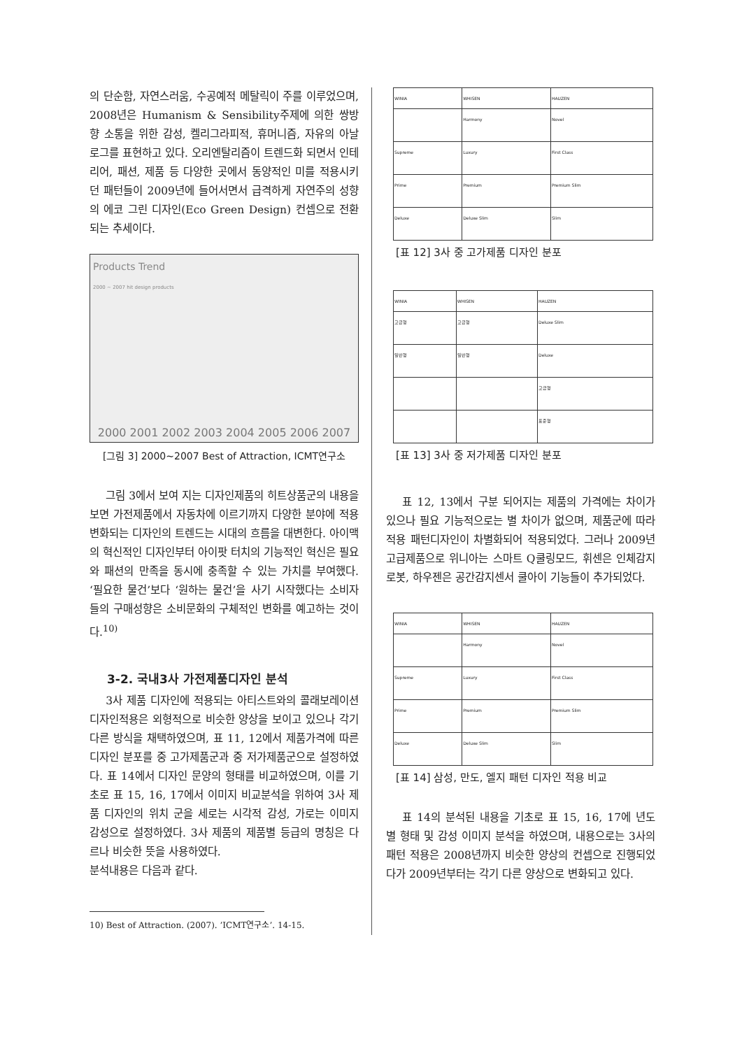의 단순함, 자연스러움, 수공예적 메탈릭이 주를 이루었으며, 2008년은 Humanism & Sensibility주제에 의한 쌍방향 소통을 위한 감성, 켈리그라피적, 휴머니즘, 자유의 아날로그를 표현하고 있다. 오리엔탈리즘이 트렌드화 되면서 인테리어, 패션, 제품 등 다양한 곳에서 동양적인 미를 적용시키던 패턴들이 2009년에 들어서면서 급격하게 자연주의 성향의 에코 그린 디자인(Eco Green Design) 컨셉으로 전환되는 추세이다.
Products Trend
2000 ~ 2007 hit design products
2000 2001 2002 2003 2004 2005 2006 2007
[그림 3] 2000~2007 Best of Attraction, ICMT연구소
그림 3에서 보여 지는 디자인제품의 히트상품군의 내용을 보면 가전제품에서 자동차에 이르기까지 다양한 분야에 적용 변화되는 디자인의 트렌드는 시대의 흐름을 대변한다. 아이맥의 혁신적인 디자인부터 아이팟 터치의 기능적인 혁신은 필요와 패션의 만족을 동시에 충족할 수 있는 가치를 부여했다. ‘필요한 물건’보다 ‘원하는 물건’을 사기 시작했다는 소비자들의 구매성향은 소비문화의 구체적인 변화를 예고하는 것이다.<sup>10)</sup>
3-2. 국내3사 가전제품디자인 분석
3사 제품 디자인에 적용되는 아티스트와의 콜래보레이션 디자인적용은 외형적으로 비슷한 양상을 보이고 있으나 각기 다른 방식을 채택하였으며, 표 11, 12에서 제품가격에 따른 디자인 분포를 중 고가제품군과 중 저가제품군으로 설정하였다. 표 14에서 디자인 문양의 형태를 비교하였으며, 이를 기초로 표 15, 16, 17에서 이미지 비교분석을 위하여 3사 제품 디자인의 위치 군을 세로는 시각적 감성, 가로는 이미지 감성으로 설정하였다. 3사 제품의 제품별 등급의 명칭은 다르나 비슷한 뜻을 사용하였다.
분석내용은 다음과 같다.
10) Best of Attraction. (2007). ’ICMT연구소’. 14-15.
| WINIA | WHISEN | HAUZEN |
| --- | --- | --- |
| | Harmony | Novel |
| Supreme | Luxury | First Class |
| Prime | Premium | Premium Slim |
| Deluxe | Deluxe Slim | Slim |
[표 12] 3사 중 고가제품 디자인 분포
| WINIA | WHISEN | HAUZEN |
| --- | --- | --- |
| 고급형 | 고급형 | Deluxe Slim |
| 일반형 | 일반형 | Deluxe |
| | | 고급형 |
| | | 표준형 |
[표 13] 3사 중 저가제품 디자인 분포
표 12, 13에서 구분 되어지는 제품의 가격에는 차이가 있으나 필요 기능적으로는 별 차이가 없으며, 제품군에 따라 적용 패턴디자인이 차별화되어 적용되었다. 그러나 2009년 고급제품으로 위니아는 스마트 Q쿨링모드, 휘센은 인체감지로봇, 하우젠은 공간감지센서 쿨아이 기능들이 추가되었다.
| WINIA | WHISEN | HAUZEN |
| --- | --- | --- |
| | Harmony | Novel |
| Supreme | Luxury | First Class |
| Prime | Premium | Premium Slim |
| Deluxe | Deluxe Slim | Slim |
[표 14] 삼성, 만도, 엘지 패턴 디자인 적용 비교
표 14의 분석된 내용을 기초로 표 15, 16, 17에 년도 별 형태 및 감성 이미지 분석을 하였으며, 내용으로는 3사의 패턴 적용은 2008년까지 비슷한 양상의 컨셉으로 진행되었다가 2009년부터는 각기 다른 양상으로 변화되고 있다.